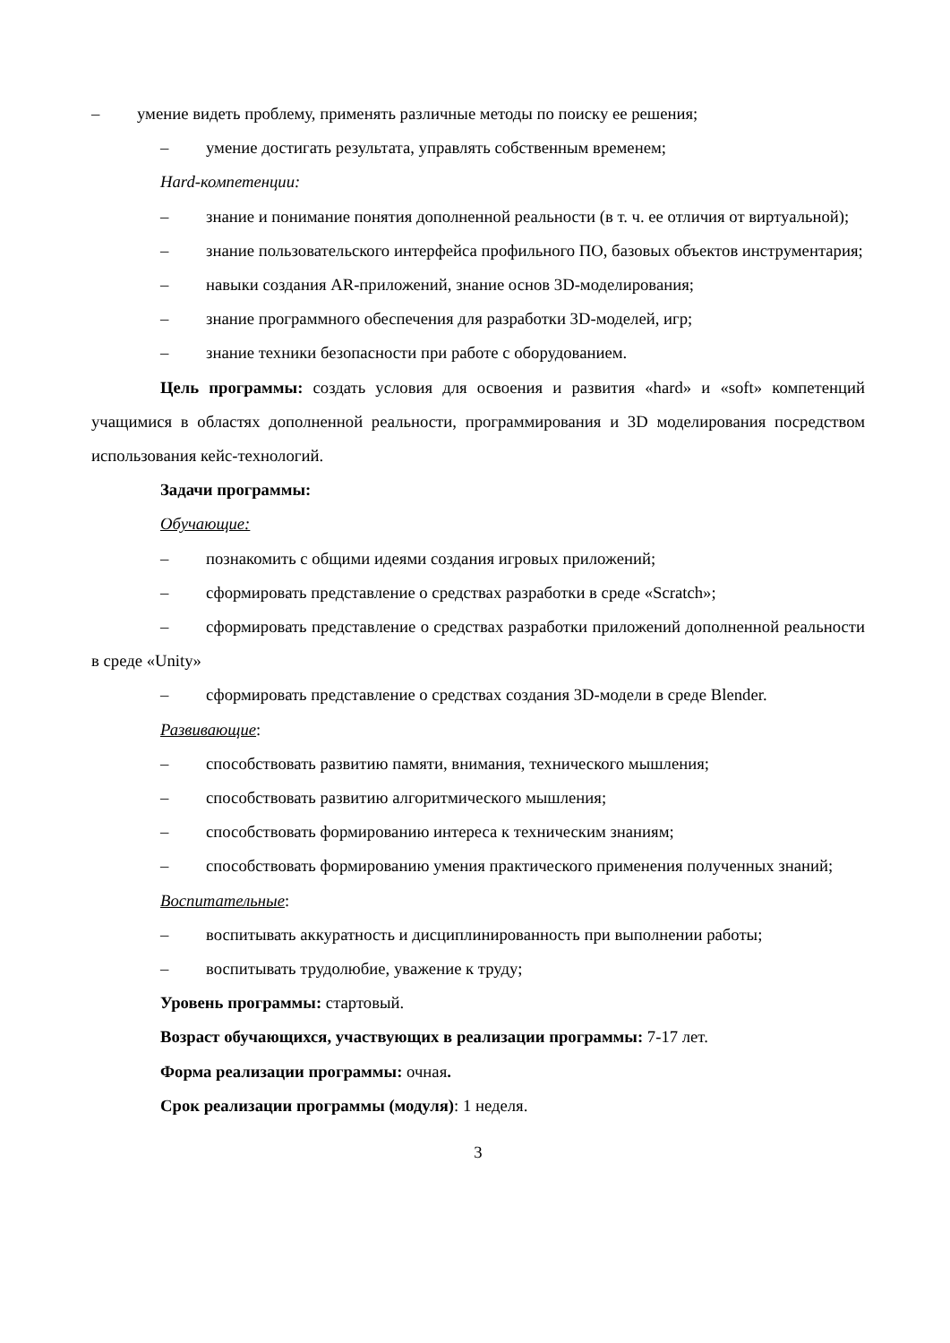– умение видеть проблему, применять различные методы по поиску ее решения;
– умение достигать результата, управлять собственным временем;
Hard-компетенции:
– знание и понимание понятия дополненной реальности (в т. ч. ее отличия от виртуальной);
– знание пользовательского интерфейса профильного ПО, базовых объектов инструментария;
– навыки создания AR-приложений, знание основ 3D-моделирования;
– знание программного обеспечения для разработки 3D-моделей, игр;
– знание техники безопасности при работе с оборудованием.
Цель программы: создать условия для освоения и развития «hard» и «soft» компетенций учащимися в областях дополненной реальности, программирования и 3D моделирования посредством использования кейс-технологий.
Задачи программы:
Обучающие:
– познакомить с общими идеями создания игровых приложений;
– сформировать представление о средствах разработки в среде «Scratch»;
– сформировать представление о средствах разработки приложений дополненной реальности в среде «Unity»
– сформировать представление о средствах создания 3D-модели в среде Blender.
Развивающие:
– способствовать развитию памяти, внимания, технического мышления;
– способствовать развитию алгоритмического мышления;
– способствовать формированию интереса к техническим знаниям;
– способствовать формированию умения практического применения полученных знаний;
Воспитательные:
– воспитывать аккуратность и дисциплинированность при выполнении работы;
– воспитывать трудолюбие, уважение к труду;
Уровень программы: стартовый.
Возраст обучающихся, участвующих в реализации программы: 7-17 лет.
Форма реализации программы: очная.
Срок реализации программы (модуля): 1 неделя.
3